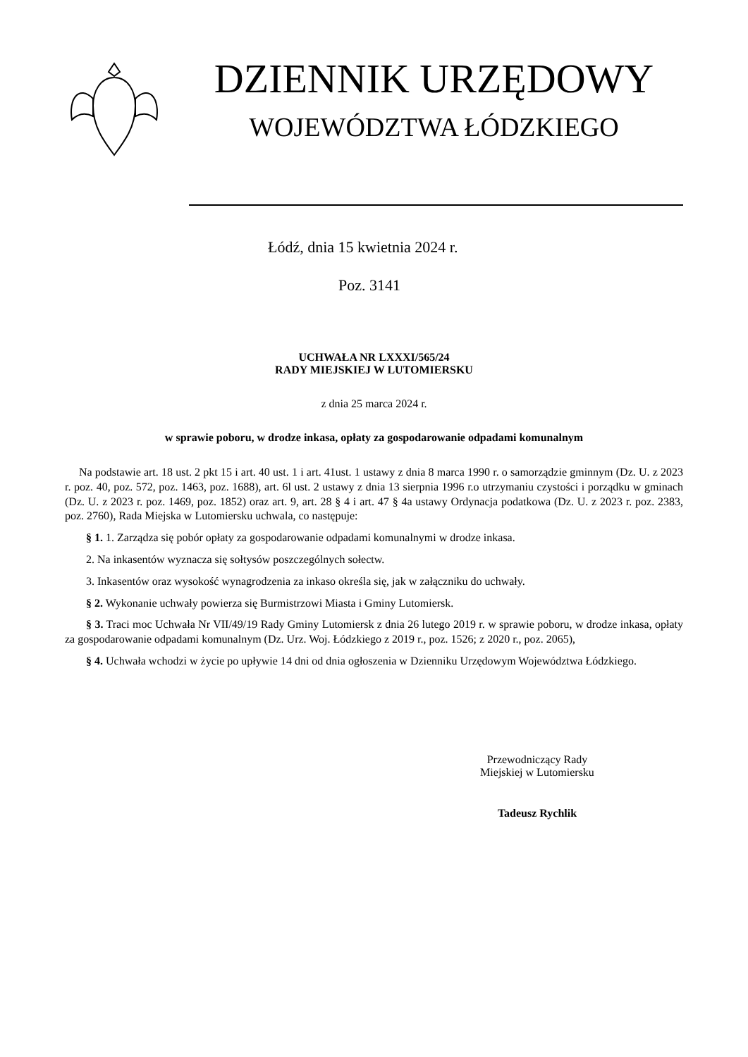DZIENNIK URZĘDOWY
WOJEWÓDZTWA ŁÓDZKIEGO
Łódź, dnia 15 kwietnia 2024 r.
Poz. 3141
UCHWAŁA NR LXXXI/565/24
RADY MIEJSKIEJ W LUTOMIERSKU
z dnia 25 marca 2024 r.
w sprawie poboru, w drodze inkasa, opłaty za gospodarowanie odpadami komunalnym
Na podstawie art. 18 ust. 2 pkt 15 i art. 40 ust. 1 i art. 41ust. 1 ustawy z dnia 8 marca 1990 r. o samorządzie gminnym (Dz. U. z 2023 r. poz. 40, poz. 572, poz. 1463, poz. 1688), art. 6l ust. 2 ustawy z dnia 13 sierpnia 1996 r.o utrzymaniu czystości i porządku w gminach (Dz. U. z 2023 r. poz. 1469, poz. 1852) oraz art. 9, art. 28 § 4 i art. 47 § 4a ustawy Ordynacja podatkowa (Dz. U. z 2023 r. poz. 2383, poz. 2760), Rada Miejska w Lutomiersku uchwala, co następuje:
§ 1. 1. Zarządza się pobór opłaty za gospodarowanie odpadami komunalnymi w drodze inkasa.
2. Na inkasentów wyznacza się sołtysów poszczególnych sołectw.
3. Inkasentów oraz wysokość wynagrodzenia za inkaso określa się, jak w załączniku do uchwały.
§ 2. Wykonanie uchwały powierza się Burmistrzowi Miasta i Gminy Lutomiersk.
§ 3. Traci moc Uchwała Nr VII/49/19 Rady Gminy Lutomiersk z dnia 26 lutego 2019 r. w sprawie poboru, w drodze inkasa, opłaty za gospodarowanie odpadami komunalnym (Dz. Urz. Woj. Łódzkiego z 2019 r., poz. 1526; z 2020 r., poz. 2065),
§ 4. Uchwała wchodzi w życie po upływie 14 dni od dnia ogłoszenia w Dzienniku Urzędowym Województwa Łódzkiego.
Przewodniczący Rady
Miejskiej w Lutomiersku
Tadeusz Rychlik